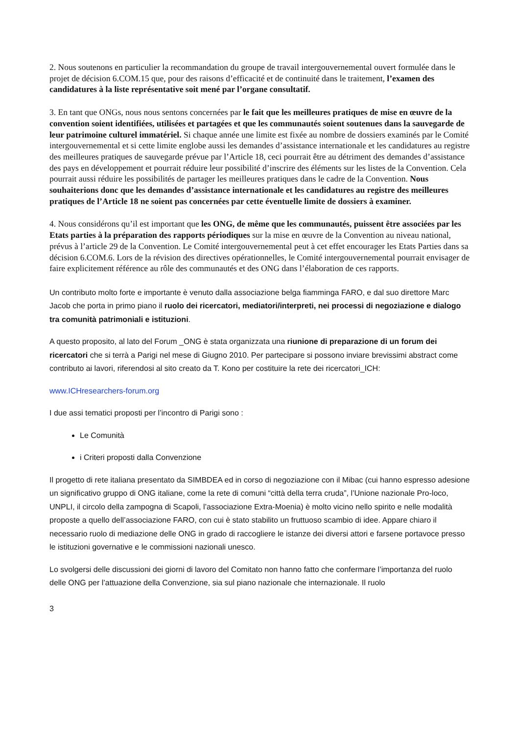2. Nous soutenons en particulier la recommandation du groupe de travail intergouvernemental ouvert formulée dans le projet de décision 6.COM.15 que, pour des raisons d’efficacité et de continuité dans le traitement, l’examen des candidatures à la liste représentative soit mené par l’organe consultatif.
3. En tant que ONGs, nous nous sentons concernées par le fait que les meilleures pratiques de mise en œuvre de la convention soient identifiées, utilisées et partagées et que les communautés soient soutenues dans la sauvegarde de leur patrimoine culturel immatériel. Si chaque année une limite est fixée au nombre de dossiers examinés par le Comité intergouvernemental et si cette limite englobe aussi les demandes d’assistance internationale et les candidatures au registre des meilleures pratiques de sauvegarde prévue par l’Article 18, ceci pourrait être au détriment des demandes d’assistance des pays en développement et pourrait réduire leur possibilité d’inscrire des éléments sur les listes de la Convention. Cela pourrait aussi réduire les possibilités de partager les meilleures pratiques dans le cadre de la Convention. Nous souhaiterions donc que les demandes d’assistance internationale et les candidatures au registre des meilleures pratiques de l’Article 18 ne soient pas concernées par cette éventuelle limite de dossiers à examiner.
4. Nous considérons qu’il est important que les ONG, de même que les communautés, puissent être associées par les Etats parties à la préparation des rapports périodiques sur la mise en œuvre de la Convention au niveau national, prévus à l’article 29 de la Convention. Le Comité intergouvernemental peut à cet effet encourager les Etats Parties dans sa décision 6.COM.6. Lors de la révision des directives opérationnelles, le Comité intergouvernemental pourrait envisager de faire explicitement référence au rôle des communautés et des ONG dans l’élaboration de ces rapports.
Un contributo molto forte e importante è venuto dalla associazione belga fiamminga FARO, e dal suo direttore Marc Jacob che porta in primo piano il ruolo dei ricercatori, mediatori/interpreti, nei processi di negoziazione e dialogo tra comunità patrimoniali e istituzioni.
A questo proposito, al lato del Forum _ONG è stata organizzata una riunione di preparazione di un forum dei ricercatori che si terrà a Parigi nel mese di Giugno 2010. Per partecipare si possono inviare brevissimi abstract come contributo ai lavori, riferendosi al sito creato da T. Kono per costituire la rete dei ricercatori_ICH:
www.ICHresearchers-forum.org
I due assi tematici proposti per l’incontro di Parigi sono :
Le Comunità
i Criteri proposti dalla Convenzione
Il progetto di rete italiana presentato da SIMBDEA ed in corso di negoziazione con il Mibac (cui hanno espresso adesione un significativo gruppo di ONG italiane, come la rete di comuni “città della terra cruda”, l’Unione nazionale Pro-loco, UNPLI, il circolo della zampogna di Scapoli, l’associazione Extra-Moenia) è molto vicino nello spirito e nelle modalità proposte a quello dell’associazione FARO, con cui è stato stabilito un fruttuoso scambio di idee. Appare chiaro il necessario ruolo di mediazione delle ONG in grado di raccogliere le istanze dei diversi attori e farsene portavoce presso le istituzioni governative e le commissioni nazionali unesco.
Lo svolgersi delle discussioni dei giorni di lavoro del Comitato non hanno fatto che confermare l’importanza del ruolo delle ONG per l’attuazione della Convenzione, sia sul piano nazionale che internazionale. Il ruolo
3